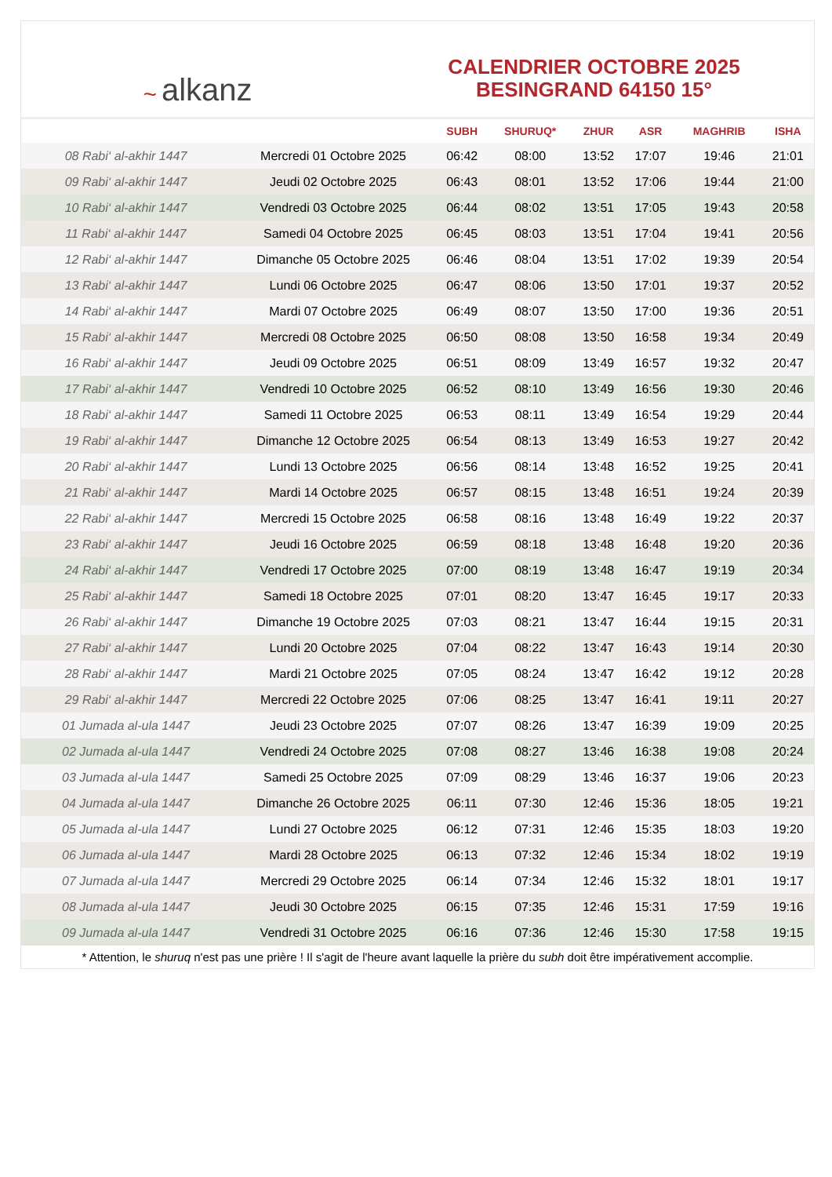~ alkanz
CALENDRIER OCTOBRE 2025
BESINGRAND 64150 15°
| | | SUBH | SHURUQ* | ZHUR | ASR | MAGHRIB | ISHA |
| --- | --- | --- | --- | --- | --- | --- | --- |
| 08 Rabi‘ al-akhir 1447 | Mercredi 01 Octobre 2025 | 06:42 | 08:00 | 13:52 | 17:07 | 19:46 | 21:01 |
| 09 Rabi‘ al-akhir 1447 | Jeudi 02 Octobre 2025 | 06:43 | 08:01 | 13:52 | 17:06 | 19:44 | 21:00 |
| 10 Rabi‘ al-akhir 1447 | Vendredi 03 Octobre 2025 | 06:44 | 08:02 | 13:51 | 17:05 | 19:43 | 20:58 |
| 11 Rabi‘ al-akhir 1447 | Samedi 04 Octobre 2025 | 06:45 | 08:03 | 13:51 | 17:04 | 19:41 | 20:56 |
| 12 Rabi‘ al-akhir 1447 | Dimanche 05 Octobre 2025 | 06:46 | 08:04 | 13:51 | 17:02 | 19:39 | 20:54 |
| 13 Rabi‘ al-akhir 1447 | Lundi 06 Octobre 2025 | 06:47 | 08:06 | 13:50 | 17:01 | 19:37 | 20:52 |
| 14 Rabi‘ al-akhir 1447 | Mardi 07 Octobre 2025 | 06:49 | 08:07 | 13:50 | 17:00 | 19:36 | 20:51 |
| 15 Rabi‘ al-akhir 1447 | Mercredi 08 Octobre 2025 | 06:50 | 08:08 | 13:50 | 16:58 | 19:34 | 20:49 |
| 16 Rabi‘ al-akhir 1447 | Jeudi 09 Octobre 2025 | 06:51 | 08:09 | 13:49 | 16:57 | 19:32 | 20:47 |
| 17 Rabi‘ al-akhir 1447 | Vendredi 10 Octobre 2025 | 06:52 | 08:10 | 13:49 | 16:56 | 19:30 | 20:46 |
| 18 Rabi‘ al-akhir 1447 | Samedi 11 Octobre 2025 | 06:53 | 08:11 | 13:49 | 16:54 | 19:29 | 20:44 |
| 19 Rabi‘ al-akhir 1447 | Dimanche 12 Octobre 2025 | 06:54 | 08:13 | 13:49 | 16:53 | 19:27 | 20:42 |
| 20 Rabi‘ al-akhir 1447 | Lundi 13 Octobre 2025 | 06:56 | 08:14 | 13:48 | 16:52 | 19:25 | 20:41 |
| 21 Rabi‘ al-akhir 1447 | Mardi 14 Octobre 2025 | 06:57 | 08:15 | 13:48 | 16:51 | 19:24 | 20:39 |
| 22 Rabi‘ al-akhir 1447 | Mercredi 15 Octobre 2025 | 06:58 | 08:16 | 13:48 | 16:49 | 19:22 | 20:37 |
| 23 Rabi‘ al-akhir 1447 | Jeudi 16 Octobre 2025 | 06:59 | 08:18 | 13:48 | 16:48 | 19:20 | 20:36 |
| 24 Rabi‘ al-akhir 1447 | Vendredi 17 Octobre 2025 | 07:00 | 08:19 | 13:48 | 16:47 | 19:19 | 20:34 |
| 25 Rabi‘ al-akhir 1447 | Samedi 18 Octobre 2025 | 07:01 | 08:20 | 13:47 | 16:45 | 19:17 | 20:33 |
| 26 Rabi‘ al-akhir 1447 | Dimanche 19 Octobre 2025 | 07:03 | 08:21 | 13:47 | 16:44 | 19:15 | 20:31 |
| 27 Rabi‘ al-akhir 1447 | Lundi 20 Octobre 2025 | 07:04 | 08:22 | 13:47 | 16:43 | 19:14 | 20:30 |
| 28 Rabi‘ al-akhir 1447 | Mardi 21 Octobre 2025 | 07:05 | 08:24 | 13:47 | 16:42 | 19:12 | 20:28 |
| 29 Rabi‘ al-akhir 1447 | Mercredi 22 Octobre 2025 | 07:06 | 08:25 | 13:47 | 16:41 | 19:11 | 20:27 |
| 01 Jumada al-ula 1447 | Jeudi 23 Octobre 2025 | 07:07 | 08:26 | 13:47 | 16:39 | 19:09 | 20:25 |
| 02 Jumada al-ula 1447 | Vendredi 24 Octobre 2025 | 07:08 | 08:27 | 13:46 | 16:38 | 19:08 | 20:24 |
| 03 Jumada al-ula 1447 | Samedi 25 Octobre 2025 | 07:09 | 08:29 | 13:46 | 16:37 | 19:06 | 20:23 |
| 04 Jumada al-ula 1447 | Dimanche 26 Octobre 2025 | 06:11 | 07:30 | 12:46 | 15:36 | 18:05 | 19:21 |
| 05 Jumada al-ula 1447 | Lundi 27 Octobre 2025 | 06:12 | 07:31 | 12:46 | 15:35 | 18:03 | 19:20 |
| 06 Jumada al-ula 1447 | Mardi 28 Octobre 2025 | 06:13 | 07:32 | 12:46 | 15:34 | 18:02 | 19:19 |
| 07 Jumada al-ula 1447 | Mercredi 29 Octobre 2025 | 06:14 | 07:34 | 12:46 | 15:32 | 18:01 | 19:17 |
| 08 Jumada al-ula 1447 | Jeudi 30 Octobre 2025 | 06:15 | 07:35 | 12:46 | 15:31 | 17:59 | 19:16 |
| 09 Jumada al-ula 1447 | Vendredi 31 Octobre 2025 | 06:16 | 07:36 | 12:46 | 15:30 | 17:58 | 19:15 |
* Attention, le shuruq n'est pas une prière ! Il s'agit de l'heure avant laquelle la prière du subh doit être impérativement accomplie.